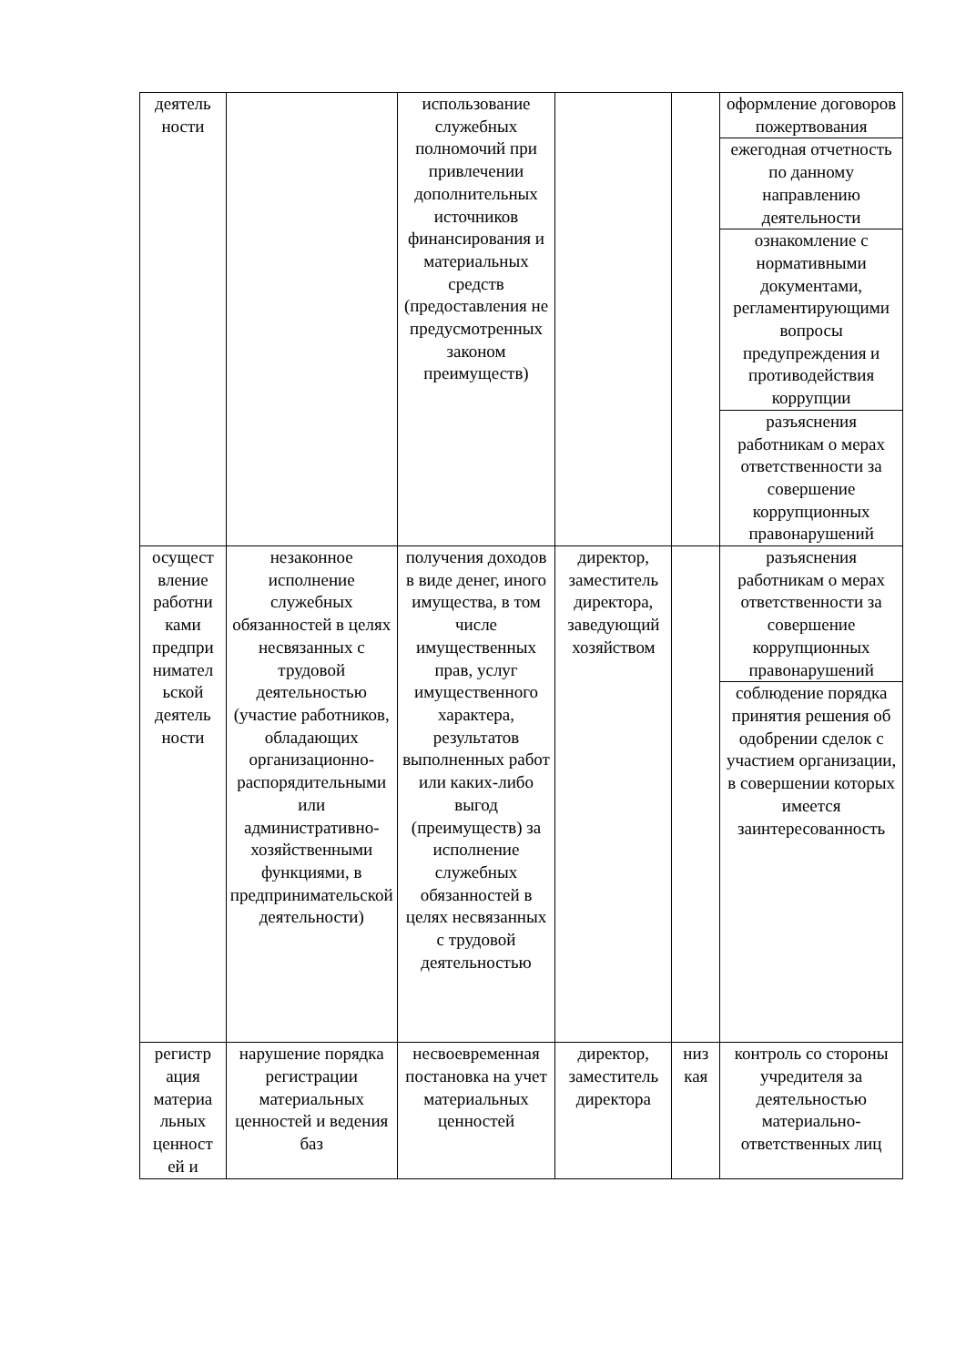| деятель ности | | использование служебных полномочий при привлечении дополнительных источников финансирования и материальных средств (предоставления не предусмотренных законом преимуществ) | | | оформление договоров пожертвования |
| | | | | | ежегодная отчетность по данному направлению деятельности |
| | | | | | ознакомление с нормативными документами, регламентирующими вопросы предупреждения и противодействия коррупции |
| | | | | | разъяснения работникам о мерах ответственности за совершение коррупционных правонарушений |
| осущест вление работни ками предпри нимател ьской деятель ности | незаконное исполнение служебных обязанностей в целях несвязанных с трудовой деятельностью (участие работников, обладающих организационно-распорядительными или административно-хозяйственными функциями, в предпринимательской деятельности) | получения доходов в виде денег, иного имущества, в том числе имущественных прав, услуг имущественного характера, результатов выполненных работ или каких-либо выгод (преимуществ) за исполнение служебных обязанностей в целях несвязанных с трудовой деятельностью | директор, заместитель директора, заведующий хозяйством | | разъяснения работникам о мерах ответственности за совершение коррупционных правонарушений |
| | | | | | соблюдение порядка принятия решения об одобрении сделок с участием организации, в совершении которых имеется заинтересованность |
| регистр ация материа льных ценност ей и | нарушение порядка регистрации материальных ценностей и ведения баз | несвоевременная постановка на учет материальных ценностей | директор, заместитель директора | низ кая | контроль со стороны учредителя за деятельностью материально-ответственных лиц |